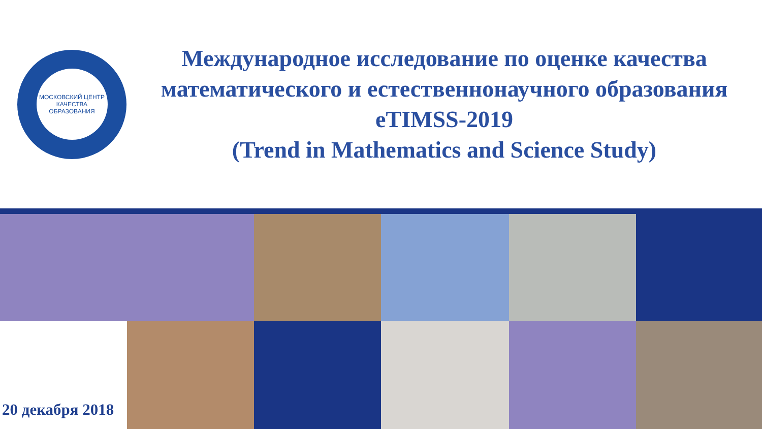МОСКОВСКИЙ ЦЕНТР КАЧЕСТВА ОБРАЗОВАНИЯ
Международное исследование по оценке качества математического и естественнонаучного образования eTIMSS-2019
(Trend in Mathematics and Science Study)
20 декабря 2018